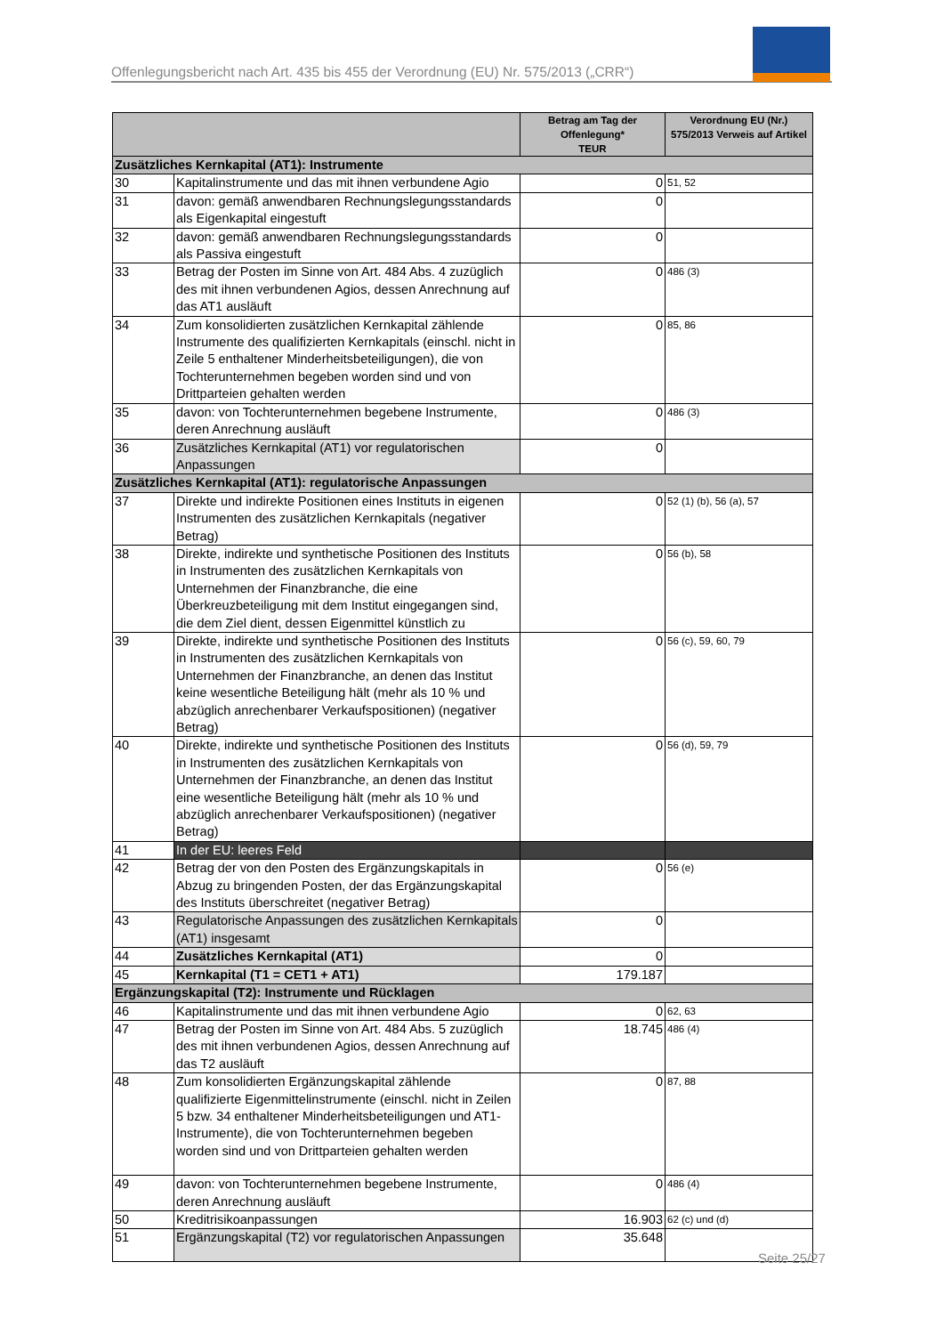Offenlegungsbericht nach Art. 435 bis 455 der Verordnung (EU) Nr. 575/2013 („CRR“)
| | | Betrag am Tag der Offenlegung* TEUR | Verordnung EU (Nr.) 575/2013 Verweis auf Artikel |
| --- | --- | --- | --- |
| Zusätzliches Kernkapital (AT1): Instrumente | | | |
| 30 | Kapitalinstrumente und das mit ihnen verbundene Agio | 0 | 51, 52 |
| 31 | davon: gemäß anwendbaren Rechnungslegungsstandards als Eigenkapital eingestuft | 0 | |
| 32 | davon: gemäß anwendbaren Rechnungslegungsstandards als Passiva eingestuft | 0 | |
| 33 | Betrag der Posten im Sinne von Art. 484 Abs. 4 zuzüglich des mit ihnen verbundenen Agios, dessen Anrechnung auf das AT1 ausläuft | 0 | 486 (3) |
| 34 | Zum konsolidierten zusätzlichen Kernkapital zählende Instrumente des qualifizierten Kernkapitals (einschl. nicht in Zeile 5 enthaltener Minderheitsbeteiligungen), die von Tochterunternehmen begeben worden sind und von Drittparteien gehalten werden | 0 | 85, 86 |
| 35 | davon: von Tochterunternehmen begebene Instrumente, deren Anrechnung ausläuft | 0 | 486 (3) |
| 36 | Zusätzliches Kernkapital (AT1) vor regulatorischen Anpassungen | 0 | |
| Zusätzliches Kernkapital (AT1): regulatorische Anpassungen | | | |
| 37 | Direkte und indirekte Positionen eines Instituts in eigenen Instrumenten des zusätzlichen Kernkapitals (negativer Betrag) | 0 | 52 (1) (b), 56 (a), 57 |
| 38 | Direkte, indirekte und synthetische Positionen des Instituts in Instrumenten des zusätzlichen Kernkapitals von Unternehmen der Finanzbranche, die eine Überkreuzbeteiligung mit dem Institut eingegangen sind, die dem Ziel dient, dessen Eigenmittel künstlich zu | 0 | 56 (b), 58 |
| 39 | Direkte, indirekte und synthetische Positionen des Instituts in Instrumenten des zusätzlichen Kernkapitals von Unternehmen der Finanzbranche, an denen das Institut keine wesentliche Beteiligung hält (mehr als 10 % und abzüglich anrechenbarer Verkaufspositionen) (negativer Betrag) | 0 | 56 (c), 59, 60, 79 |
| 40 | Direkte, indirekte und synthetische Positionen des Instituts in Instrumenten des zusätzlichen Kernkapitals von Unternehmen der Finanzbranche, an denen das Institut eine wesentliche Beteiligung hält (mehr als 10 % und abzüglich anrechenbarer Verkaufspositionen) (negativer Betrag) | 0 | 56 (d), 59, 79 |
| 41 | In der EU: leeres Feld | | |
| 42 | Betrag der von den Posten des Ergänzungskapitals in Abzug zu bringenden Posten, der das Ergänzungskapital des Instituts überschreitet (negativer Betrag) | 0 | 56 (e) |
| 43 | Regulatorische Anpassungen des zusätzlichen Kernkapitals (AT1) insgesamt | 0 | |
| 44 | Zusätzliches Kernkapital (AT1) | 0 | |
| 45 | Kernkapital (T1 = CET1 + AT1) | 179.187 | |
| Ergänzungskapital (T2): Instrumente und Rücklagen | | | |
| 46 | Kapitalinstrumente und das mit ihnen verbundene Agio | 0 | 62, 63 |
| 47 | Betrag der Posten im Sinne von Art. 484 Abs. 5 zuzüglich des mit ihnen verbundenen Agios, dessen Anrechnung auf das T2 ausläuft | 18.745 | 486 (4) |
| 48 | Zum konsolidierten Ergänzungskapital zählende qualifizierte Eigenmittelinstrumente (einschl. nicht in Zeilen 5 bzw. 34 enthaltener Minderheitsbeteiligungen und AT1-Instrumente), die von Tochterunternehmen begeben worden sind und von Drittparteien gehalten werden | 0 | 87, 88 |
| 49 | davon: von Tochterunternehmen begebene Instrumente, deren Anrechnung ausläuft | 0 | 486 (4) |
| 50 | Kreditrisikoanpassungen | 16.903 | 62 (c) und (d) |
| 51 | Ergänzungskapital (T2) vor regulatorischen Anpassungen | 35.648 | |
Seite 25/27